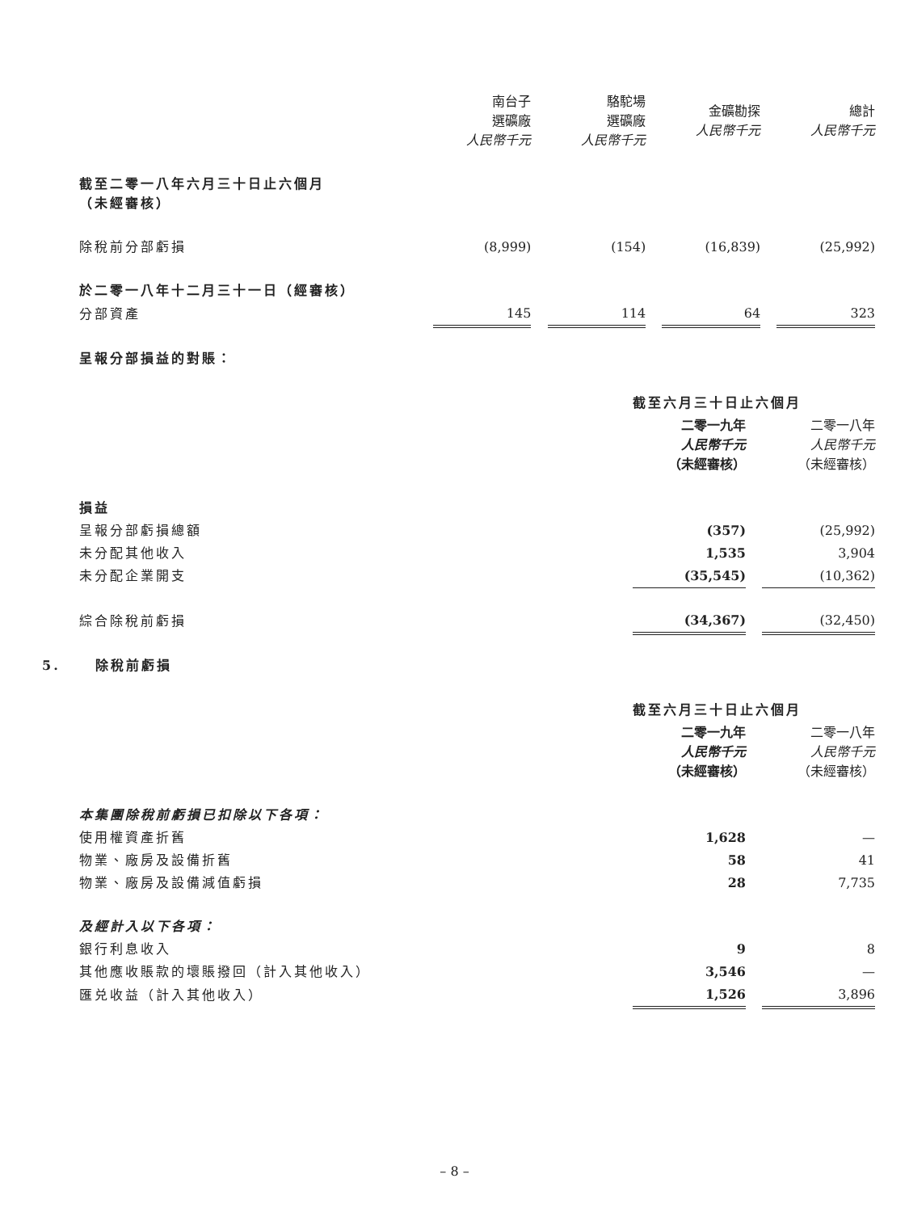| | 南台子 選礦廠 人民幣千元 | | 駱駝場 選礦廠 人民幣千元 | | 金礦勘探 人民幣千元 | | 總計 人民幣千元 |
| 截至二零一八年六月三十日止六個月 （未經審核） | | | | | | | |
| 除稅前分部虧損 | (8,999) | | (154) | | (16,839) | | (25,992) |
| 於二零一八年十二月三十一日（經審核） | | | | | | | |
| 分部資產 | 145 | | 114 | | 64 | | 323 |
| 呈報分部損益的對賬： | | | | | | | |
| | 截至六月三十日止六個月 | | |
| | 二零一九年 人民幣千元 （未經審核） | | 二零一八年 人民幣千元 （未經審核） |
| 損益 | | | |
| 呈報分部虧損總額 | (357) | | (25,992) |
| 未分配其他收入 | 1,535 | | 3,904 |
| 未分配企業開支 | (35,545) | | (10,362) |
| 綜合除稅前虧損 | (34,367) | | (32,450) |
5. 除稅前虧損
| | 截至六月三十日止六個月 | | |
| | 二零一九年 人民幣千元 （未經審核） | | 二零一八年 人民幣千元 （未經審核） |
| 本集團除稅前虧損已扣除以下各項： | | | |
| 使用權資產折舊 | 1,628 | | — |
| 物業、廠房及設備折舊 | 58 | | 41 |
| 物業、廠房及設備減值虧損 | 28 | | 7,735 |
| 及經計入以下各項： | | | |
| 銀行利息收入 | 9 | | 8 |
| 其他應收賬款的壞賬撥回（計入其他收入） | 3,546 | | — |
| 匯兑收益（計入其他收入） | 1,526 | | 3,896 |
– 8 –